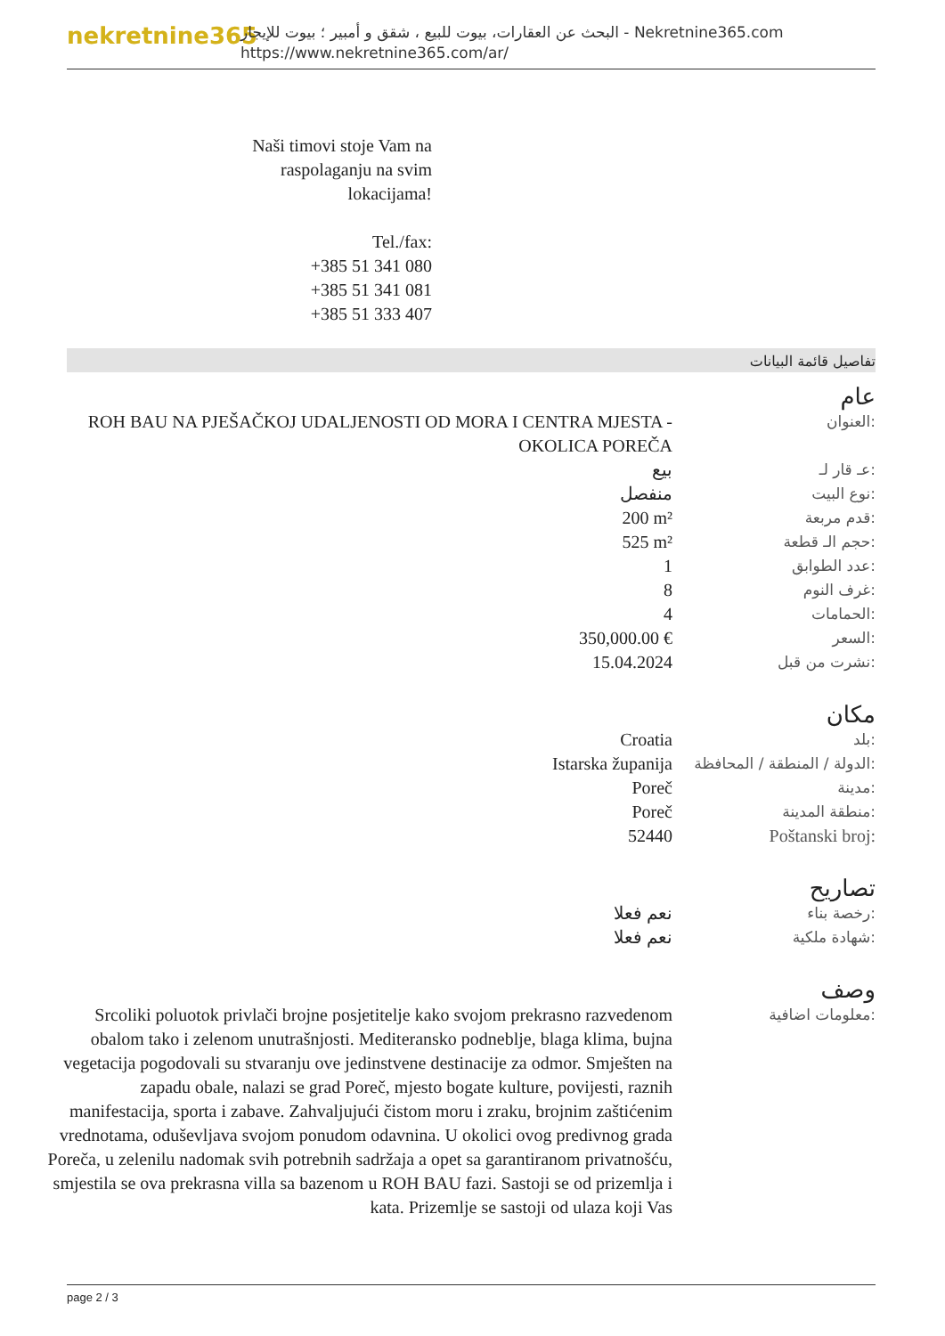nekretnine365
البحث عن العقارات، بيوت للبيع ، شقق و أمبير ؛ بيوت للإيجار - Nekretnine365.com
https://www.nekretnine365.com/ar/
Naši timovi stoje Vam na raspolaganju na svim lokacijama!
Tel./fax:
+385 51 341 080
+385 51 341 081
+385 51 333 407
تفاصيل قائمة البيانات
عام
| ROH BAU NA PJEŠAČKOJ UDALJENOSTI OD MORA I CENTRA MJESTA - OKOLICA POREČA | العنوان: |
| بيع | عـ قار لـ: |
| منفصل | نوع البيت: |
| 200 m² | قدم مربعة: |
| 525 m² | حجم الـ قطعة: |
| 1 | عدد الطوابق: |
| 8 | غرف النوم: |
| 4 | الحمامات: |
| 350,000.00 € | السعر: |
| 15.04.2024 | نشرت من قبل: |
مكان
| Croatia | بلد: |
| Istarska županija | الدولة / المنطقة / المحافظة: |
| Poreč | مدينة: |
| Poreč | منطقة المدينة: |
| 52440 | Poštanski broj: |
تصاريح
| نعم فعلا | رخصة بناء: |
| نعم فعلا | شهادة ملكية: |
وصف
| Srcoliki poluotok privlači brojne posjetitelje kako svojom prekrasno razvedenom obalom tako i zelenom unutrašnjosti. Mediteransko podneblje, blaga klima, bujna vegetacija pogodovali su stvaranju ove jedinstvene destinacije za odmor. Smješten na zapadu obale, nalazi se grad Poreč, mjesto bogate kulture, povijesti, raznih manifestacija, sporta i zabave. Zahvaljujući čistom moru i zraku, brojnim zaštićenim vrednotama, oduševljava svojom ponudom odavnina. U okolici ovog predivnog grada Poreča, u zelenilu nadomak svih potrebnih sadržaja a opet sa garantiranom privatnošću, smjestila se ova prekrasna villa sa bazenom u ROH BAU fazi. Sastoji se od prizemlja i kata. Prizemlje se sastoji od ulaza koji Vas | معلومات اضافية: |
page 2 / 3